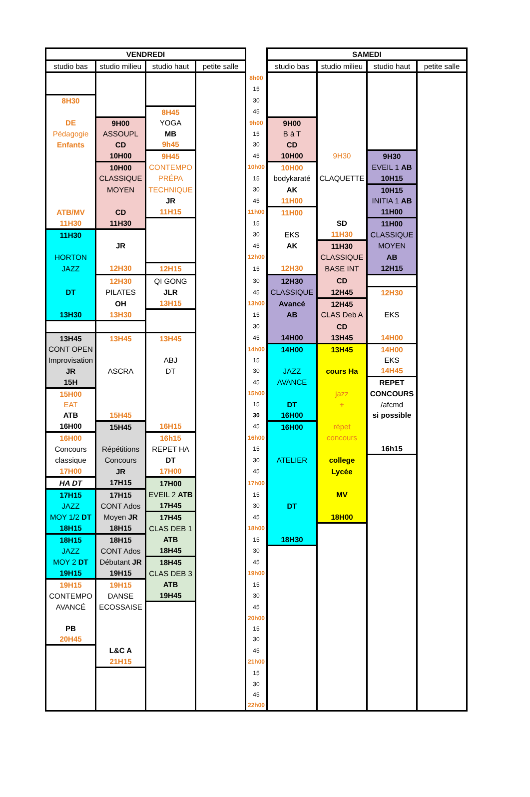| VENDREDI | | | | | SAMEDI | | | |
| studio bas | studio milieu | studio haut | petite salle | | studio bas | studio milieu | studio haut | petite salle |
| | | | | 8h00 | | | | |
| | | | | 15 | | | | |
| 8H30 | | | | 30 | | | | |
| | | 8H45 | | 45 | | | | |
| DE | 9H00 | YOGA | | 9h00 | 9H00 | | | |
| Pédagogie | ASSOUPL | MB | | 15 | B à T | | | |
| Enfants | CD | 9h45 | | 30 | CD | | | |
| | 10H00 | 9H45 | | 45 | 10H00 | 9H30 | 9H30 | |
| | 10H00 | CONTEMPO | | 10h00 | 10H00 | | EVEIL 1 AB | |
| | CLASSIQUE | PRÉPA | | 15 | bodykaraté | CLAQUETTE | 10H15 | |
| | MOYEN | TECHNIQUE | | 30 | AK | | 10H15 | |
| | | JR | | 45 | 11H00 | | INITIA 1 AB | |
| ATB/MV | CD | 11H15 | | 11h00 | 11H00 | | 11H00 | |
| 11H30 | 11H30 | | | 15 | | SD | 11H00 | |
| 11H30 | | | | 30 | EKS | 11H30 | CLASSIQUE | |
| | JR | | | 45 | AK | 11H30 | MOYEN | |
| HORTON | | | | 12h00 | | CLASSIQUE | AB | |
| JAZZ | 12H30 | 12H15 | | 15 | 12H30 | BASE INT | 12H15 | |
| | 12H30 | QI GONG | | 30 | 12H30 | CD | | |
| DT | PILATES | JLR | | 45 | CLASSIQUE | 12H45 | 12H30 | |
| | OH | 13H15 | | 13h00 | Avancé | 12H45 | | |
| 13H30 | 13H30 | | | 15 | AB | CLAS Deb A | EKS | |
| | | | | 30 | | CD | | |
| 13H45 | 13H45 | 13H45 | | 45 | 14H00 | 13H45 | 14H00 | |
| CONT OPEN | | | | 14h00 | 14H00 | 13H45 | 14H00 | |
| Improvisation | | ABJ | | 15 | | | EKS | |
| JR | ASCRA | DT | | 30 | JAZZ | cours Ha | 14H45 | |
| 15H | | | | 45 | AVANCE | | REPET | |
| 15H00 | | | | 15h00 | | jazz | CONCOURS | |
| EAT | | | | 15 | DT | + | /afcmd | |
| ATB | 15H45 | | | 30 | 16H00 | | si possible | |
| 16H00 | 15H45 | 16H15 | | 45 | 16H00 | répet | | |
| 16H00 | | 16h15 | | 16h00 | | concours | | |
| Concours | Répétitions | REPET HA | | 15 | | | 16h15 | |
| classique | Concours | DT | | 30 | ATELIER | college | | |
| 17H00 | JR | 17H00 | | 45 | | Lycée | | |
| HA DT | 17H15 | 17H00 | | 17h00 | | | | |
| 17H15 | 17H15 | EVEIL 2 ATB | | 15 | | MV | | |
| JAZZ | CONT Ados | 17H45 | | 30 | DT | | | |
| MOY 1/2 DT | Moyen JR | 17H45 | | 45 | | 18H00 | | |
| 18H15 | 18H15 | CLAS DEB 1 | | 18h00 | | | | |
| 18H15 | 18H15 | ATB | | 15 | 18H30 | | | |
| JAZZ | CONT Ados | 18H45 | | 30 | | | | |
| MOY 2 DT | Débutant JR | 18H45 | | 45 | | | | |
| 19H15 | 19H15 | CLAS DEB 3 | | 19h00 | | | | |
| 19H15 | 19H15 | ATB | | 15 | | | | |
| CONTEMPO | DANSE | 19H45 | | 30 | | | | |
| AVANCÉ | ECOSSAISE | | | 45 | | | | |
| | | | | 20h00 | | | | |
| PB | | | | 15 | | | | |
| 20H45 | | | | 30 | | | | |
| | L&C A | | | 45 | | | | |
| | 21H15 | | | 21h00 | | | | |
| | | | | 15 | | | | |
| | | | | 30 | | | | |
| | | | | 45 | | | | |
| | | | | 22h00 | | | | |